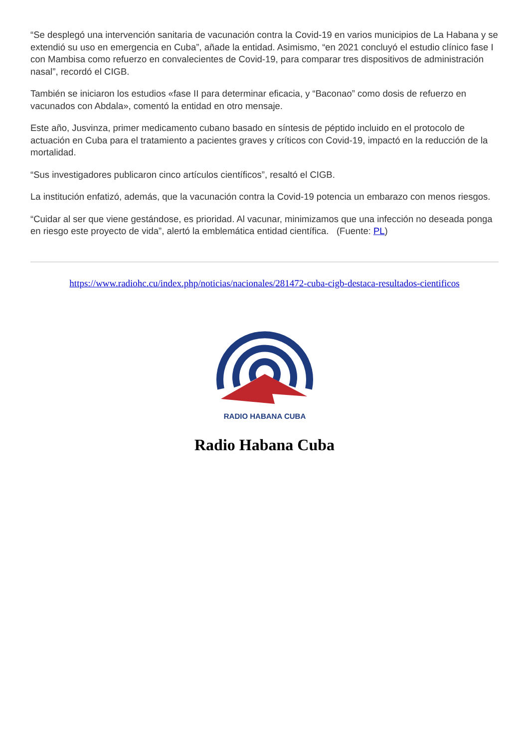“Se desplegó una intervención sanitaria de vacunación contra la Covid-19 en varios municipios de La Habana y se extendió su uso en emergencia en Cuba”, añade la entidad. Asimismo, “en 2021 concluyó el estudio clínico fase I con Mambisa como refuerzo en convalecientes de Covid-19, para comparar tres dispositivos de administración nasal”, recordó el CIGB.
También se iniciaron los estudios «fase II para determinar eficacia, y “Baconao” como dosis de refuerzo en vacunados con Abdala», comentó la entidad en otro mensaje.
Este año, Jusvinza, primer medicamento cubano basado en síntesis de péptido incluido en el protocolo de actuación en Cuba para el tratamiento a pacientes graves y críticos con Covid-19, impactó en la reducción de la mortalidad.
“Sus investigadores publicaron cinco artículos científicos”, resaltó el CIGB.
La institución enfatizó, además, que la vacunación contra la Covid-19 potencia un embarazo con menos riesgos.
“Cuidar al ser que viene gestándose, es prioridad. Al vacunar, minimizamos que una infección no deseada ponga en riesgo este proyecto de vida”, alertó la emblemática entidad científica. (Fuente: PL)
https://www.radiohc.cu/index.php/noticias/nacionales/281472-cuba-cigb-destaca-resultados-cientificos
RADIO HABANA CUBA
Radio Habana Cuba